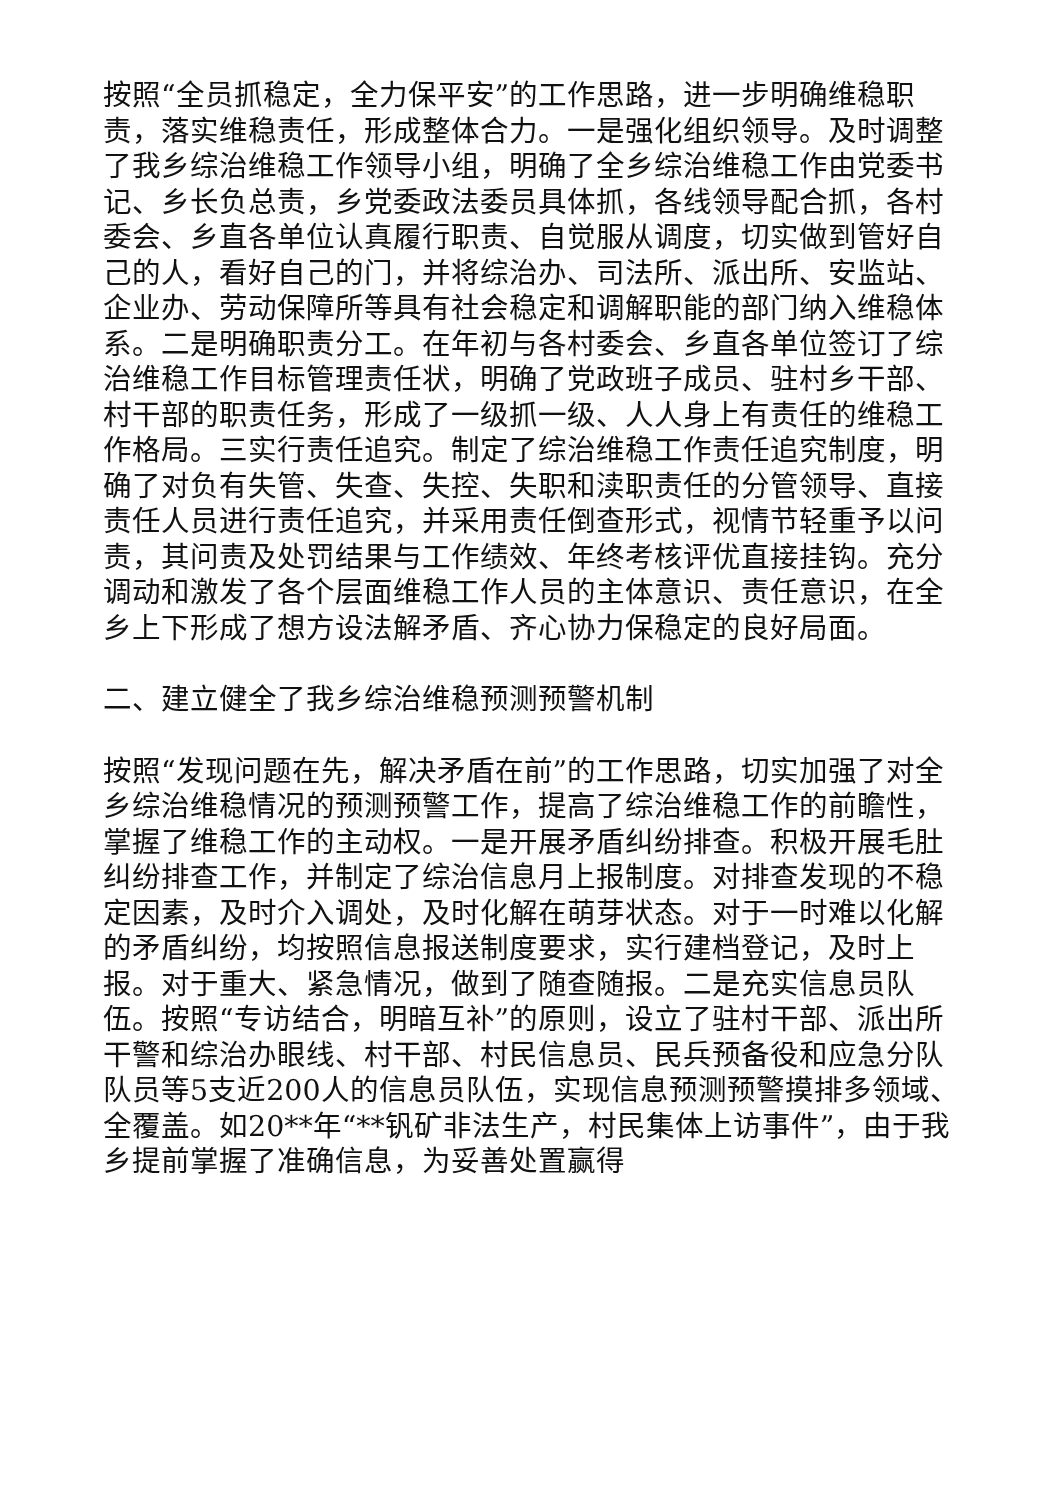按照“全员抓稳定，全力保平安”的工作思路，进一步明确维稳职责，落实维稳责任，形成整体合力。一是强化组织领导。及时调整了我乡综治维稳工作领导小组，明确了全乡综治维稳工作由党委书记、乡长负总责，乡党委政法委员具体抓，各线领导配合抓，各村委会、乡直各单位认真履行职责、自觉服从调度，切实做到管好自己的人，看好自己的门，并将综治办、司法所、派出所、安监站、企业办、劳动保障所等具有社会稳定和调解职能的部门纳入维稳体系。二是明确职责分工。在年初与各村委会、乡直各单位签订了综治维稳工作目标管理责任状，明确了党政班子成员、驻村乡干部、村干部的职责任务，形成了一级抓一级、人人身上有责任的维稳工作格局。三实行责任追究。制定了综治维稳工作责任追究制度，明确了对负有失管、失查、失控、失职和渎职责任的分管领导、直接责任人员进行责任追究，并采用责任倒查形式，视情节轻重予以问责，其问责及处罚结果与工作绩效、年终考核评优直接挂钩。充分调动和激发了各个层面维稳工作人员的主体意识、责任意识，在全乡上下形成了想方设法解矛盾、齐心协力保稳定的良好局面。
二、建立健全了我乡综治维稳预测预警机制
按照“发现问题在先，解决矛盾在前”的工作思路，切实加强了对全乡综治维稳情况的预测预警工作，提高了综治维稳工作的前瞻性，掌握了维稳工作的主动权。一是开展矛盾纠纷排查。积极开展毛肚纠纷排查工作，并制定了综治信息月上报制度。对排查发现的不稳定因素，及时介入调处，及时化解在萌芽状态。对于一时难以化解的矛盾纠纷，均按照信息报送制度要求，实行建档登记，及时上报。对于重大、紧急情况，做到了随查随报。二是充实信息员队伍。按照“专访结合，明暗互补”的原则，设立了驻村干部、派出所干警和综治办眼线、村干部、村民信息员、民兵预备役和应急分队队员等5支近200人的信息员队伍，实现信息预测预警摸排多领域、全覆盖。如20**年“**钒矿非法生产，村民集体上访事件”，由于我乡提前掌握了准确信息，为妥善处置赢得